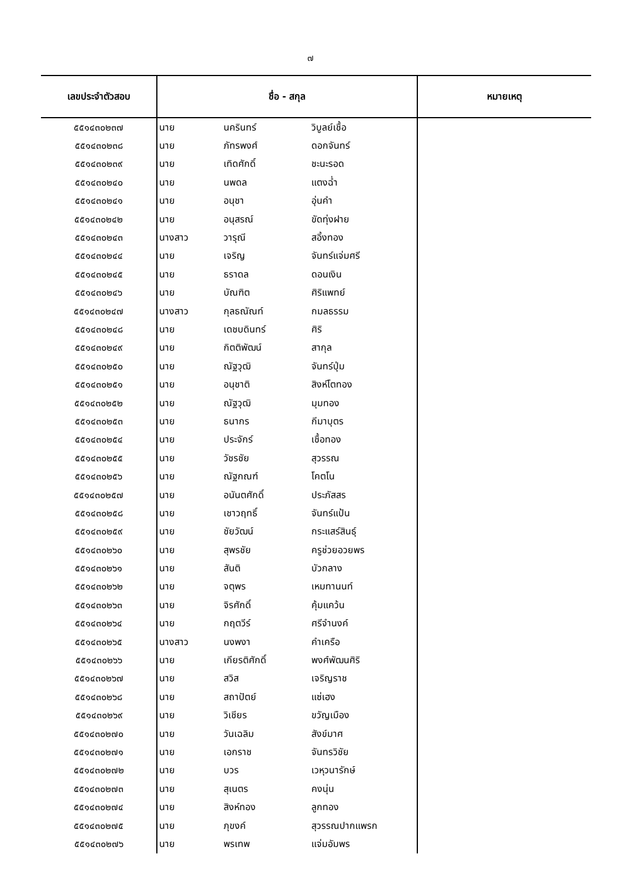๗
| เลขประจำตัวสอบ | ชื่อ - สกุล | | | หมายเหตุ |
| --- | --- | --- | --- | --- |
| ๕๕๑๔๓๐๒๓๗ | นาย | นครินทร์ | วิบูลย์เชื้อ | |
| ๕๕๑๔๓๐๒๓๘ | นาย | ภัทรพงศ์ | ดอกจันทร์ | |
| ๕๕๑๔๓๐๒๓๙ | นาย | เทิดศักดิ์ | ชะนะรอด | |
| ๕๕๑๔๓๐๒๔๐ | นาย | นพดล | แตงฉ่ำ | |
| ๕๕๑๔๓๐๒๔๑ | นาย | อนุชา | อุ่นคำ | |
| ๕๕๑๔๓๐๒๔๒ | นาย | อนุสรณ์ | ขัดทุ่งฝาย | |
| ๕๕๑๔๓๐๒๔๓ | นางสาว | วารุณี | สอิ้งทอง | |
| ๕๕๑๔๓๐๒๔๔ | นาย | เจริญ | จันทร์แจ่มศรี | |
| ๕๕๑๔๓๐๒๔๕ | นาย | ธราดล | ดอนเงิน | |
| ๕๕๑๔๓๐๒๔๖ | นาย | บัณฑิต | ศิริแพทย์ | |
| ๕๕๑๔๓๐๒๔๗ | นางสาว | กุลธณัณท์ | กมลธรรม | |
| ๕๕๑๔๓๐๒๔๘ | นาย | เดชบดินทร์ | ศิริ | |
| ๕๕๑๔๓๐๒๔๙ | นาย | กิตติพัฒน์ | สากุล | |
| ๕๕๑๔๓๐๒๕๐ | นาย | ณัฐวุฒิ | จันทร์ปุ่ม | |
| ๕๕๑๔๓๐๒๕๑ | นาย | อนุชาติ | สิงห์โตทอง | |
| ๕๕๑๔๓๐๒๕๒ | นาย | ณัฐวุฒิ | มุมทอง | |
| ๕๕๑๔๓๐๒๕๓ | นาย | ธนากร | กีมาบุตร | |
| ๕๕๑๔๓๐๒๕๔ | นาย | ประจักร์ | เชื้อทอง | |
| ๕๕๑๔๓๐๒๕๕ | นาย | วัชรชัย | สุวรรณ | |
| ๕๕๑๔๓๐๒๕๖ | นาย | ณัฐกณฑ์ | โคตโน | |
| ๕๕๑๔๓๐๒๕๗ | นาย | อนันตศักดิ์ | ประภัสสร | |
| ๕๕๑๔๓๐๒๕๘ | นาย | เชาวฤทธิ์ | จันทร์แป้น | |
| ๕๕๑๔๓๐๒๕๙ | นาย | ชัยวัฒน์ | กระแสร์สินธุ์ | |
| ๕๕๑๔๓๐๒๖๐ | นาย | สุพรชัย | ครูช่วยอวยพร | |
| ๕๕๑๔๓๐๒๖๑ | นาย | สันติ | บัวกลาง | |
| ๕๕๑๔๓๐๒๖๒ | นาย | จตุพร | เหมทานนท์ | |
| ๕๕๑๔๓๐๒๖๓ | นาย | จิรศักดิ์ | คุ้มแคว้น | |
| ๕๕๑๔๓๐๒๖๔ | นาย | กฤตวีร์ | ศรีจำนงค์ | |
| ๕๕๑๔๓๐๒๖๕ | นางสาว | นงพงา | คำเครือ | |
| ๕๕๑๔๓๐๒๖๖ | นาย | เกียรติศักดิ์ | พงศ์พัฒนศิริ | |
| ๕๕๑๔๓๐๒๖๗ | นาย | สวิส | เจริญราช | |
| ๕๕๑๔๓๐๒๖๘ | นาย | สถาปัตย์ | แซ่เฮง | |
| ๕๕๑๔๓๐๒๖๙ | นาย | วิเชียร | ขวัญเมือง | |
| ๕๕๑๔๓๐๒๗๐ | นาย | วันเฉลิม | สังข์มาศ | |
| ๕๕๑๔๓๐๒๗๑ | นาย | เอกราช | จันทรวิชัย | |
| ๕๕๑๔๓๐๒๗๒ | นาย | บวร | เวหุวนารักษ์ | |
| ๕๕๑๔๓๐๒๗๓ | นาย | สุเนตร | คงนุ่น | |
| ๕๕๑๔๓๐๒๗๔ | นาย | สิงห์ทอง | ลูกทอง | |
| ๕๕๑๔๓๐๒๗๕ | นาย | ภุขงค์ | สุวรรณปากแพรก | |
| ๕๕๑๔๓๐๒๗๖ | นาย | พรเทพ | แจ่มอัมพร | |